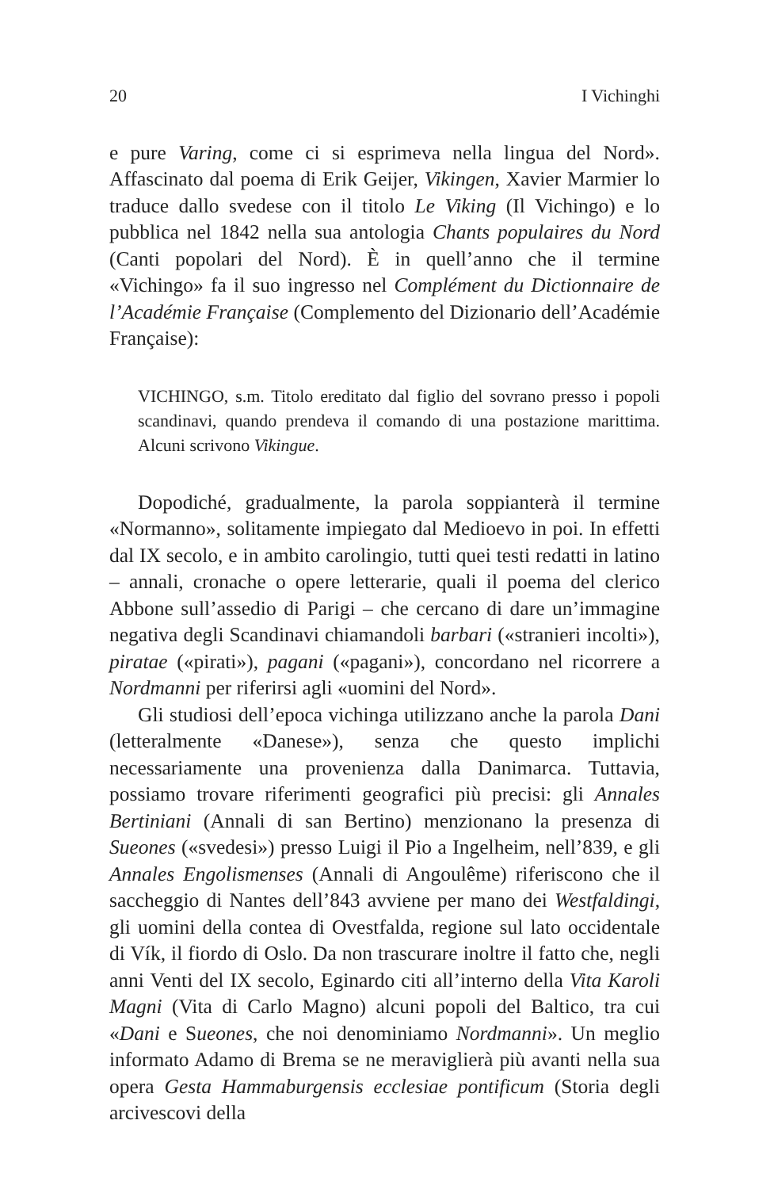20 I Vichinghi
e pure Varing, come ci si esprimeva nella lingua del Nord». Affascinato dal poema di Erik Geijer, Vikingen, Xavier Marmier lo traduce dallo svedese con il titolo Le Viking (Il Vichingo) e lo pubblica nel 1842 nella sua antologia Chants populaires du Nord (Canti popolari del Nord). È in quell’anno che il termine «Vichingo» fa il suo ingresso nel Complément du Dictionnaire de l’Académie Française (Complemento del Dizionario dell’Académie Française):
VICHINGO, s.m. Titolo ereditato dal figlio del sovrano presso i popoli scandinavi, quando prendeva il comando di una postazione marittima. Alcuni scrivono Vikingue.
Dopodiché, gradualmente, la parola soppianterà il termine «Normanno», solitamente impiegato dal Medioevo in poi. In effetti dal IX secolo, e in ambito carolingio, tutti quei testi redatti in latino – annali, cronache o opere letterarie, quali il poema del clerico Abbone sull’assedio di Parigi – che cercano di dare un’immagine negativa degli Scandinavi chiamandoli barbari («stranieri incolti»), piratae («pirati»), pagani («pagani»), concordano nel ricorrere a Nordmanni per riferirsi agli «uomini del Nord».
Gli studiosi dell’epoca vichinga utilizzano anche la parola Dani (letteralmente «Danese»), senza che questo implichi necessariamente una provenienza dalla Danimarca. Tuttavia, possiamo trovare riferimenti geografici più precisi: gli Annales Bertiniani (Annali di san Bertino) menzionano la presenza di Sueones («svedesi») presso Luigi il Pio a Ingelheim, nell’839, e gli Annales Engolismenses (Annali di Angoulême) riferiscono che il saccheggio di Nantes dell’843 avviene per mano dei Westfaldingi, gli uomini della contea di Ovestfalda, regione sul lato occidentale di Vík, il fiordo di Oslo. Da non trascurare inoltre il fatto che, negli anni Venti del IX secolo, Eginardo citi all’interno della Vita Karoli Magni (Vita di Carlo Magno) alcuni popoli del Baltico, tra cui «Dani e Sueones, che noi denominiamo Nordmanni». Un meglio informato Adamo di Brema se ne meraviglierà più avanti nella sua opera Gesta Hammaburgensis ecclesiae pontificum (Storia degli arcivescovi della